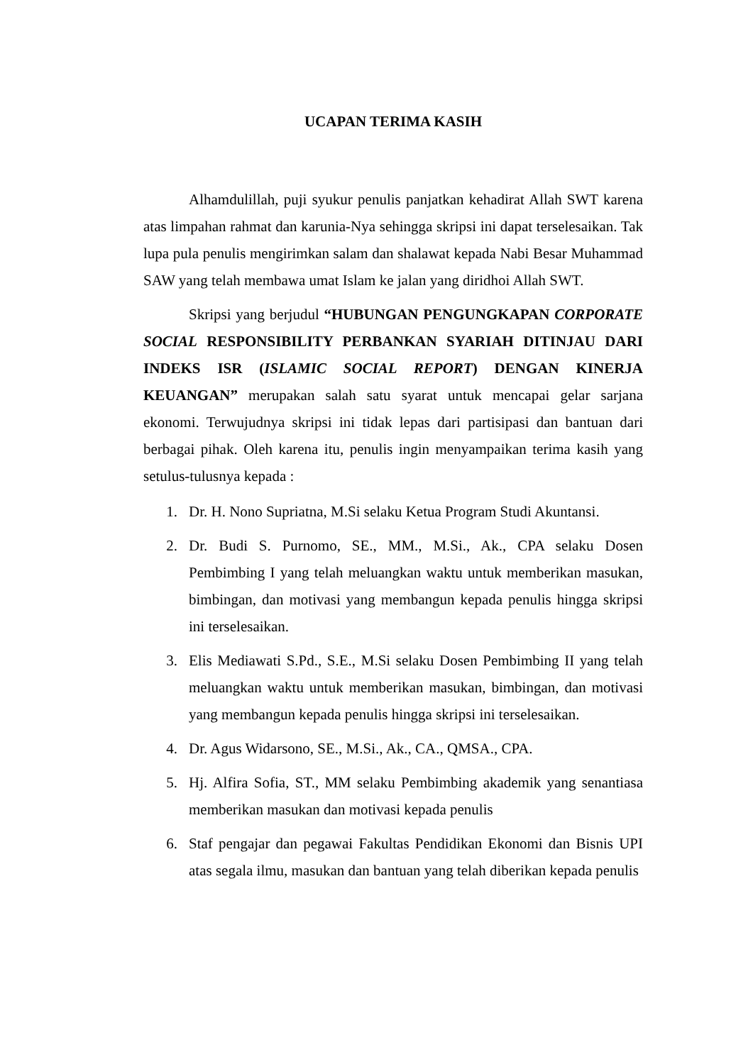UCAPAN TERIMA KASIH
Alhamdulillah, puji syukur penulis panjatkan kehadirat Allah SWT karena atas limpahan rahmat dan karunia-Nya sehingga skripsi ini dapat terselesaikan. Tak lupa pula penulis mengirimkan salam dan shalawat kepada Nabi Besar Muhammad SAW yang telah membawa umat Islam ke jalan yang diridhoi Allah SWT.
Skripsi yang berjudul “HUBUNGAN PENGUNGKAPAN CORPORATE SOCIAL RESPONSIBILITY PERBANKAN SYARIAH DITINJAU DARI INDEKS ISR (ISLAMIC SOCIAL REPORT) DENGAN KINERJA KEUANGAN” merupakan salah satu syarat untuk mencapai gelar sarjana ekonomi. Terwujudnya skripsi ini tidak lepas dari partisipasi dan bantuan dari berbagai pihak. Oleh karena itu, penulis ingin menyampaikan terima kasih yang setulus-tulusnya kepada :
1. Dr. H. Nono Supriatna, M.Si selaku Ketua Program Studi Akuntansi.
2. Dr. Budi S. Purnomo, SE., MM., M.Si., Ak., CPA selaku Dosen Pembimbing I yang telah meluangkan waktu untuk memberikan masukan, bimbingan, dan motivasi yang membangun kepada penulis hingga skripsi ini terselesaikan.
3. Elis Mediawati S.Pd., S.E., M.Si selaku Dosen Pembimbing II yang telah meluangkan waktu untuk memberikan masukan, bimbingan, dan motivasi yang membangun kepada penulis hingga skripsi ini terselesaikan.
4. Dr. Agus Widarsono, SE., M.Si., Ak., CA., QMSA., CPA.
5. Hj. Alfira Sofia, ST., MM selaku Pembimbing akademik yang senantiasa memberikan masukan dan motivasi kepada penulis
6. Staf pengajar dan pegawai Fakultas Pendidikan Ekonomi dan Bisnis UPI atas segala ilmu, masukan dan bantuan yang telah diberikan kepada penulis